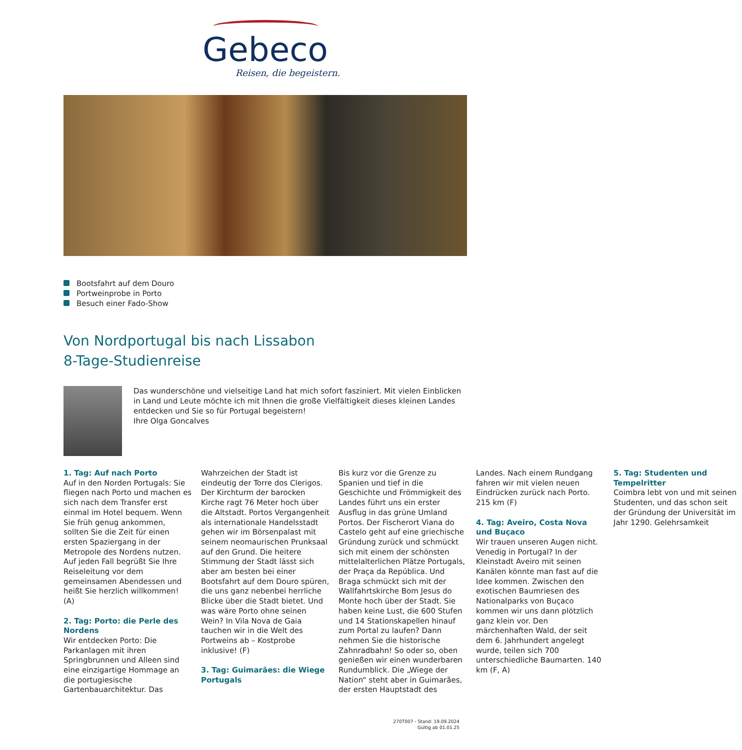Gebeco
Reisen, die begeistern.
Bootsfahrt auf dem Douro
Portweinprobe in Porto
Besuch einer Fado-Show
Von Nordportugal bis nach Lissabon
8-Tage-Studienreise
Das wunderschöne und vielseitige Land hat mich sofort fasziniert. Mit vielen Einblicken in Land und Leute möchte ich mit Ihnen die große Vielfältigkeit dieses kleinen Landes entdecken und Sie so für Portugal begeistern!
Ihre Olga Goncalves
1. Tag: Auf nach Porto
Auf in den Norden Portugals: Sie fliegen nach Porto und machen es sich nach dem Transfer erst einmal im Hotel bequem. Wenn Sie früh genug ankommen, sollten Sie die Zeit für einen ersten Spaziergang in der Metropole des Nordens nutzen. Auf jeden Fall begrüßt Sie Ihre Reiseleitung vor dem gemeinsamen Abendessen und heißt Sie herzlich willkommen! (A)
2. Tag: Porto: die Perle des Nordens
Wir entdecken Porto: Die Parkanlagen mit ihren Springbrunnen und Alleen sind eine einzigartige Hommage an die portugiesische Gartenbauarchitektur. Das Wahrzeichen der Stadt ist eindeutig der Torre dos Clerigos. Der Kirchturm der barocken Kirche ragt 76 Meter hoch über die Altstadt. Portos Vergangenheit als internationale Handelsstadt gehen wir im Börsenpalast mit seinem neomaurischen Prunksaal auf den Grund. Die heitere Stimmung der Stadt lässt sich aber am besten bei einer Bootsfahrt auf dem Douro spüren, die uns ganz nebenbei herrliche Blicke über die Stadt bietet. Und was wäre Porto ohne seinen Wein? In Vila Nova de Gaia tauchen wir in die Welt des Portweins ab – Kostprobe inklusive! (F)
3. Tag: Guimarães: die Wiege Portugals
Bis kurz vor die Grenze zu Spanien und tief in die Geschichte und Frömmigkeit des Landes führt uns ein erster Ausflug in das grüne Umland Portos. Der Fischerort Viana do Castelo geht auf eine griechische Gründung zurück und schmückt sich mit einem der schönsten mittelalterlichen Plätze Portugals, der Praça da República. Und Braga schmückt sich mit der Wallfahrtskirche Bom Jesus do Monte hoch über der Stadt. Sie haben keine Lust, die 600 Stufen und 14 Stationskapellen hinauf zum Portal zu laufen? Dann nehmen Sie die historische Zahnradbahn! So oder so, oben genießen wir einen wunderbaren Rundumblick. Die „Wiege der Nation“ steht aber in Guimarães, der ersten Hauptstadt des Landes. Nach einem Rundgang fahren wir mit vielen neuen Eindrücken zurück nach Porto. 215 km (F)
4. Tag: Aveiro, Costa Nova und Buçaco
Wir trauen unseren Augen nicht. Venedig in Portugal? In der Kleinstadt Aveiro mit seinen Kanälen könnte man fast auf die Idee kommen. Zwischen den exotischen Baumriesen des Nationalparks von Buçaco kommen wir uns dann plötzlich ganz klein vor. Den märchenhaften Wald, der seit dem 6. Jahrhundert angelegt wurde, teilen sich 700 unterschiedliche Baumarten. 140 km (F, A)
5. Tag: Studenten und Tempelritter
Coimbra lebt von und mit seinen Studenten, und das schon seit der Gründung der Universität im Jahr 1290. Gelehrsamkeit
270T007 - Stand: 19.09.2024
Gültig ab 01.01.25